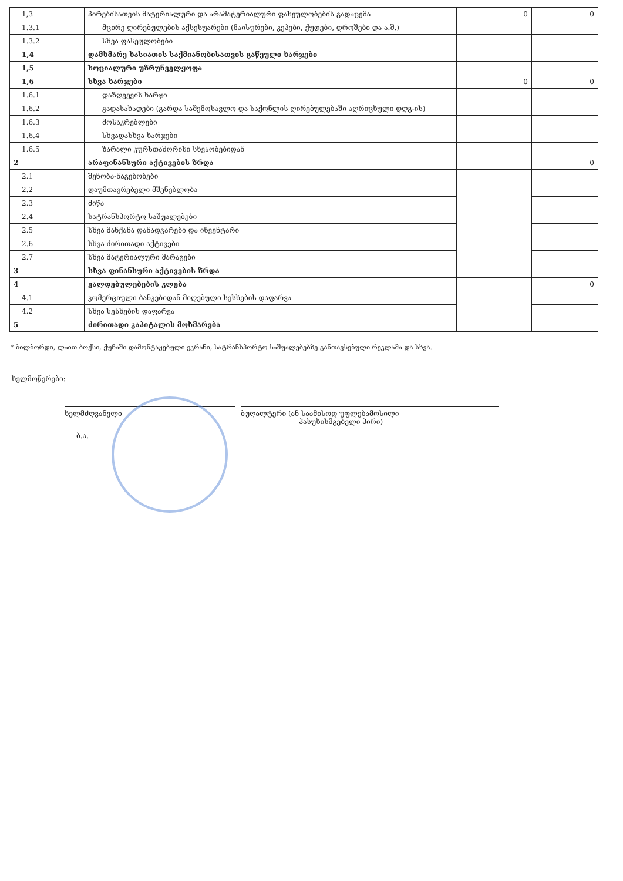| 1,3 | პირებისათვის მატერიალური და არამატერიალური ფასეულობების გადაცემა | 0 | 0 |
| 1.3.1 | მცირე ღირებულების აქსესუარები (მაისურები, კეპები, ქუდები, დროშები და ა.შ.) | | |
| 1.3.2 | სხვა ფასეულობები | | |
| 1,4 | დამხმარე ხასიათის საქმიანობისათვის გაწეული ხარჯები | | |
| 1,5 | სოციალური უზრუნველყოფა | | |
| 1,6 | სხვა ხარჯები | 0 | 0 |
| 1.6.1 | დაზღვევის ხარჯი | | |
| 1.6.2 | გადასახადები (გარდა საშემოსავლო და საქონლის ღირებულებაში აღრიცხული დღგ-ის) | | |
| 1.6.3 | მოსაკრებლები | | |
| 1.6.4 | სხვადასხვა ხარჯები | | |
| 1.6.5 | ზარალი კურსთაშორისი სხვაობებიდან | | |
| 2 | არაფინანსური აქტივების ზრდა | | 0 |
| 2.1 | შენობა-ნაგებობები | | |
| 2.2 | დაუმთავრებელი მშენებლობა | | |
| 2.3 | მიწა | | |
| 2.4 | სატრანსპორტო საშუალებები | | |
| 2.5 | სხვა მანქანა დანადგარები და ინვენტარი | | |
| 2.6 | სხვა ძირითადი აქტივები | | |
| 2.7 | სხვა მატერიალური მარაგები | | |
| 3 | სხვა ფინანსური აქტივების ზრდა | | |
| 4 | ვალდებულებების კლება | | 0 |
| 4.1 | კომერციული ბანკებიდან მიღებული სესხების დაფარვა | | |
| 4.2 | სხვა სესხების დაფარვა | | |
| 5 | ძირითადი კაპიტალის მოხმარება | | |
* ბილბორდი, ლაით ბოქსი, ქუჩაში დამონტაჟებული ეკრანი, სატრანსპორტო საშუალებებზე განთავსებული რეკლამა და სხვა.
ხელმოწერები:
ხელმძღვანელი ბუღალტერი (ან საამისოდ უფლებამოსილი
პასუხისმგებელი პირი)
ბ.ა.